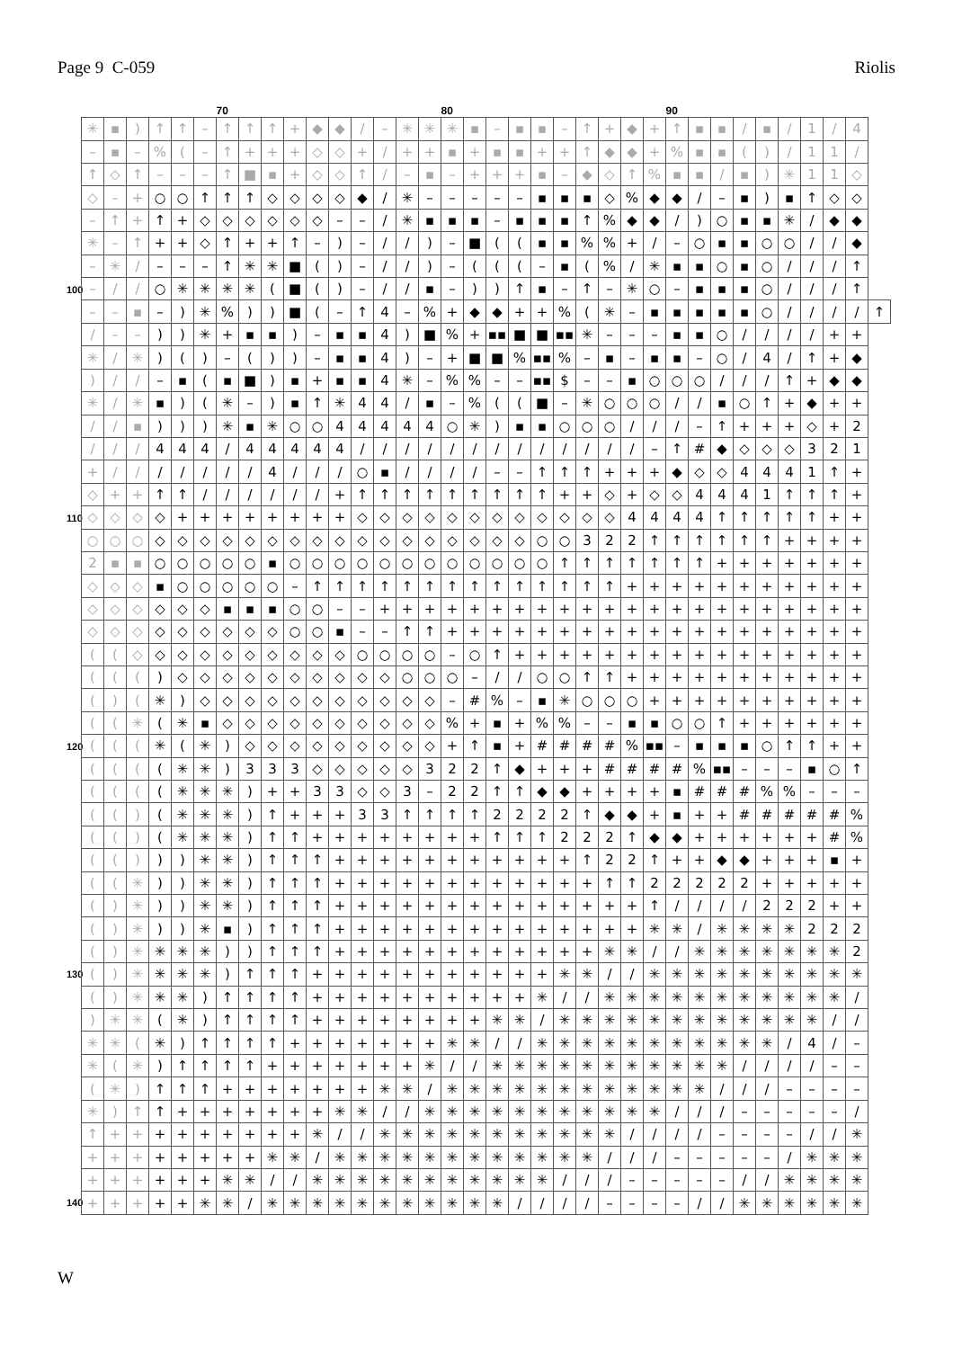Page 9 C-059 Riolis
100
110
120
130
140
| | | | | | | 70 | | | | | | | | | | 80 | | | | | | | | | | 90 | | | | | | | | | |
| ✳ | ▪ | ) | ↑ | ↑ | – | ↑ | ↑ | ↑ | + | ◆ | ◆ | / | – | ✳ | ✳ | ✳ | ▪ | – | ▪ | ▪ | – | ↑ | + | ◆ | + | ↑ | ▪ | ▪ | / | ▪ | / | 1 | / | 4 | |
| – | ▪ | – | % | ( | – | ↑ | + | + | + | ◇ | ◇ | + | / | + | + | ▪ | + | ▪ | ▪ | + | + | ↑ | ◆ | ◆ | + | % | ▪ | ▪ | ( | ) | / | 1 | 1 | / | |
| ↑ | ◇ | ↑ | – | – | – | ↑ | ■ | ▪ | + | ◇ | ◇ | ↑ | / | – | ▪ | – | + | + | + | ▪ | – | ◆ | ◇ | ↑ | % | ▪ | ▪ | / | ▪ | ) | ✳ | 1 | 1 | ◇ | |
| ◇ | – | + | ○ | ○ | ↑ | ↑ | ↑ | ◇ | ◇ | ◇ | ◇ | ◆ | / | ✳ | – | – | – | – | – | ▪ | ▪ | ▪ | ◇ | % | ◆ | ◆ | / | – | ▪ | ) | ▪ | ↑ | ◇ | ◇ | |
| – | ↑ | + | ↑ | + | ◇ | ◇ | ◇ | ◇ | ◇ | ◇ | – | – | / | ✳ | ▪ | ▪ | ▪ | – | ▪ | ▪ | ▪ | ↑ | % | ◆ | ◆ | / | ) | ○ | ▪ | ▪ | ✳ | / | ◆ | ◆ | |
| ✳ | – | ↑ | + | + | ◇ | ↑ | + | + | ↑ | – | ) | – | / | / | ) | – | ■ | ( | ( | ▪ | ▪ | % | % | + | / | – | ○ | ▪ | ▪ | ○ | ○ | / | / | ◆ | |
| – | ✳ | / | – | – | – | ↑ | ✳ | ✳ | ■ | ( | ) | – | / | / | ) | – | ( | ( | ( | – | ▪ | ( | % | / | ✳ | ▪ | ▪ | ○ | ▪ | ○ | / | / | / | ↑ | |
| – | / | / | ○ | ✳ | ✳ | ✳ | ✳ | ( | ■ | ( | ) | – | / | / | ▪ | – | ) | ) | ↑ | ▪ | – | ↑ | – | ✳ | ○ | – | ▪ | ▪ | ▪ | ○ | / | / | / | ↑ | |
| – | – | ▪ | – | ) | ✳ | % | ) | ) | ■ | ( | – | ↑ | 4 | – | % | + | ◆ | ◆ | + | + | % | ( | ✳ | – | ▪ | ▪ | ▪ | ▪ | ▪ | ○ | / | / | / | / | ↑ |
| / | – | – | ) | ) | ✳ | + | ▪ | ▪ | ) | – | ▪ | ▪ | 4 | ) | ■ | % | + | ▪▪ | ■ | ■ | ▪▪ | ✳ | – | – | – | ▪ | ▪ | ○ | / | / | / | / | + | + | |
| ✳ | / | ✳ | ) | ( | ) | – | ( | ) | ) | – | ▪ | ▪ | 4 | ) | – | + | ■ | ■ | % | ▪▪ | % | – | ▪ | – | ▪ | ▪ | – | ○ | / | 4 | / | ↑ | + | ◆ | |
| ) | / | / | – | ▪ | ( | ▪ | ■ | ) | ▪ | + | ▪ | ▪ | 4 | ✳ | – | % | % | – | – | ▪▪ | $ | – | – | ▪ | ○ | ○ | ○ | / | / | / | ↑ | + | ◆ | ◆ | |
| ✳ | / | ✳ | ▪ | ) | ( | ✳ | – | ) | ▪ | ↑ | ✳ | 4 | 4 | / | ▪ | – | % | ( | ( | ■ | – | ✳ | ○ | ○ | ○ | / | / | ▪ | ○ | ↑ | + | ◆ | + | + | |
| / | / | ▪ | ) | ) | ) | ✳ | ▪ | ✳ | ○ | ○ | 4 | 4 | 4 | 4 | 4 | ○ | ✳ | ) | ▪ | ▪ | ○ | ○ | ○ | / | / | / | – | ↑ | + | + | + | ◇ | + | 2 | |
| / | / | / | 4 | 4 | 4 | / | 4 | 4 | 4 | 4 | 4 | / | / | / | / | / | / | / | / | / | / | / | / | / | – | ↑ | # | ◆ | ◇ | ◇ | ◇ | 3 | 2 | 1 | |
| + | / | / | / | / | / | / | / | 4 | / | / | / | ○ | ▪ | / | / | / | / | – | – | ↑ | ↑ | ↑ | + | + | + | ◆ | ◇ | ◇ | 4 | 4 | 4 | 1 | ↑ | + | |
| ◇ | + | + | ↑ | ↑ | / | / | / | / | / | / | + | ↑ | ↑ | ↑ | ↑ | ↑ | ↑ | ↑ | ↑ | ↑ | + | + | ◇ | + | ◇ | ◇ | 4 | 4 | 4 | 1 | ↑ | ↑ | ↑ | + | |
| ◇ | ◇ | ◇ | ◇ | + | + | + | + | + | + | + | + | ◇ | ◇ | ◇ | ◇ | ◇ | ◇ | ◇ | ◇ | ◇ | ◇ | ◇ | ◇ | 4 | 4 | 4 | 4 | ↑ | ↑ | ↑ | ↑ | ↑ | + | + | |
| ○ | ○ | ○ | ◇ | ◇ | ◇ | ◇ | ◇ | ◇ | ◇ | ◇ | ◇ | ◇ | ◇ | ◇ | ◇ | ◇ | ◇ | ◇ | ◇ | ○ | ○ | 3 | 2 | 2 | ↑ | ↑ | ↑ | ↑ | ↑ | ↑ | + | + | + | + | |
| 2 | ▪ | ▪ | ○ | ○ | ○ | ○ | ○ | ▪ | ○ | ○ | ○ | ○ | ○ | ○ | ○ | ○ | ○ | ○ | ○ | ○ | ↑ | ↑ | ↑ | ↑ | ↑ | ↑ | ↑ | + | + | + | + | + | + | + | |
| ◇ | ◇ | ◇ | ▪ | ○ | ○ | ○ | ○ | ○ | – | ↑ | ↑ | ↑ | ↑ | ↑ | ↑ | ↑ | ↑ | ↑ | ↑ | ↑ | ↑ | ↑ | ↑ | + | + | + | + | + | + | + | + | + | + | + | |
| ◇ | ◇ | ◇ | ◇ | ◇ | ◇ | ▪ | ▪ | ▪ | ○ | ○ | – | – | + | + | + | + | + | + | + | + | + | + | + | + | + | + | + | + | + | + | + | + | + | + | |
| ◇ | ◇ | ◇ | ◇ | ◇ | ◇ | ◇ | ◇ | ◇ | ○ | ○ | ▪ | – | – | ↑ | ↑ | + | + | + | + | + | + | + | + | + | + | + | + | + | + | + | + | + | + | + | |
| ( | ( | ◇ | ◇ | ◇ | ◇ | ◇ | ◇ | ◇ | ◇ | ◇ | ◇ | ○ | ○ | ○ | ○ | – | ○ | ↑ | + | + | + | + | + | + | + | + | + | + | + | + | + | + | + | + | |
| ( | ( | ( | ) | ◇ | ◇ | ◇ | ◇ | ◇ | ◇ | ◇ | ◇ | ◇ | ◇ | ○ | ○ | ○ | – | / | / | ○ | ○ | ↑ | ↑ | + | + | + | + | + | + | + | + | + | + | + | |
| ( | ) | ( | ✳ | ) | ◇ | ◇ | ◇ | ◇ | ◇ | ◇ | ◇ | ◇ | ◇ | ◇ | ◇ | – | # | % | – | ▪ | ✳ | ○ | ○ | ○ | + | + | + | + | + | + | + | + | + | + | |
| ( | ( | ✳ | ( | ✳ | ▪ | ◇ | ◇ | ◇ | ◇ | ◇ | ◇ | ◇ | ◇ | ◇ | ◇ | % | + | ▪ | + | % | % | – | – | ▪ | ▪ | ○ | ○ | ↑ | + | + | + | + | + | + | |
| ( | ( | ( | ✳ | ( | ✳ | ) | ◇ | ◇ | ◇ | ◇ | ◇ | ◇ | ◇ | ◇ | ◇ | + | ↑ | ▪ | + | # | # | # | # | % | ▪▪ | – | ▪ | ▪ | ▪ | ○ | ↑ | ↑ | + | + | |
| ( | ( | ( | ( | ✳ | ✳ | ) | 3 | 3 | 3 | ◇ | ◇ | ◇ | ◇ | ◇ | 3 | 2 | 2 | ↑ | ◆ | + | + | + | # | # | # | # | % | ▪▪ | – | – | – | ▪ | ○ | ↑ | |
| ( | ( | ( | ( | ✳ | ✳ | ✳ | ) | + | + | 3 | 3 | ◇ | ◇ | 3 | – | 2 | 2 | ↑ | ↑ | ◆ | ◆ | + | + | + | + | ▪ | # | # | # | % | % | – | – | – | |
| ( | ( | ) | ( | ✳ | ✳ | ✳ | ) | ↑ | + | + | + | 3 | 3 | ↑ | ↑ | ↑ | ↑ | 2 | 2 | 2 | 2 | ↑ | ◆ | ◆ | + | ▪ | + | + | # | # | # | # | # | % | |
| ( | ( | ) | ( | ✳ | ✳ | ✳ | ) | ↑ | ↑ | + | + | + | + | + | + | + | + | ↑ | ↑ | ↑ | 2 | 2 | 2 | ↑ | ◆ | ◆ | + | + | + | + | + | + | # | % | |
| ( | ( | ) | ) | ) | ✳ | ✳ | ) | ↑ | ↑ | ↑ | + | + | + | + | + | + | + | + | + | + | + | ↑ | 2 | 2 | ↑ | + | + | ◆ | ◆ | + | + | + | ▪ | + | |
| ( | ( | ✳ | ) | ) | ✳ | ✳ | ) | ↑ | ↑ | ↑ | + | + | + | + | + | + | + | + | + | + | + | + | ↑ | ↑ | 2 | 2 | 2 | 2 | 2 | + | + | + | + | + | |
| ( | ) | ✳ | ) | ) | ✳ | ✳ | ) | ↑ | ↑ | ↑ | + | + | + | + | + | + | + | + | + | + | + | + | + | + | ↑ | / | / | / | / | 2 | 2 | 2 | + | + | |
| ( | ) | ✳ | ) | ) | ✳ | ▪ | ) | ↑ | ↑ | ↑ | + | + | + | + | + | + | + | + | + | + | + | + | + | + | ✳ | ✳ | / | ✳ | ✳ | ✳ | ✳ | 2 | 2 | 2 | |
| ( | ) | ✳ | ✳ | ✳ | ✳ | ) | ) | ↑ | ↑ | ↑ | + | + | + | + | + | + | + | + | + | + | + | + | ✳ | ✳ | / | / | ✳ | ✳ | ✳ | ✳ | ✳ | ✳ | ✳ | 2 | |
| ( | ) | ✳ | ✳ | ✳ | ✳ | ) | ↑ | ↑ | ↑ | + | + | + | + | + | + | + | + | + | + | + | ✳ | ✳ | / | / | ✳ | ✳ | ✳ | ✳ | ✳ | ✳ | ✳ | ✳ | ✳ | ✳ | |
| ( | ) | ✳ | ✳ | ✳ | ) | ↑ | ↑ | ↑ | ↑ | + | + | + | + | + | + | + | + | + | + | ✳ | / | / | ✳ | ✳ | ✳ | ✳ | ✳ | ✳ | ✳ | ✳ | ✳ | ✳ | ✳ | / | |
| ) | ✳ | ✳ | ( | ✳ | ) | ↑ | ↑ | ↑ | ↑ | + | + | + | + | + | + | + | + | ✳ | ✳ | / | ✳ | ✳ | ✳ | ✳ | ✳ | ✳ | ✳ | ✳ | ✳ | ✳ | ✳ | ✳ | / | / | |
| ✳ | ✳ | ( | ✳ | ) | ↑ | ↑ | ↑ | ↑ | + | + | + | + | + | + | + | ✳ | ✳ | / | / | ✳ | ✳ | ✳ | ✳ | ✳ | ✳ | ✳ | ✳ | ✳ | ✳ | ✳ | / | 4 | / | – | |
| ✳ | ( | ✳ | ) | ↑ | ↑ | ↑ | ↑ | + | + | + | + | + | + | + | ✳ | / | / | ✳ | ✳ | ✳ | ✳ | ✳ | ✳ | ✳ | ✳ | ✳ | ✳ | ✳ | / | / | / | / | – | – | |
| ( | ✳ | ) | ↑ | ↑ | ↑ | + | + | + | + | + | + | + | ✳ | ✳ | / | ✳ | ✳ | ✳ | ✳ | ✳ | ✳ | ✳ | ✳ | ✳ | ✳ | ✳ | ✳ | / | / | / | – | – | – | – | |
| ✳ | ) | ↑ | ↑ | + | + | + | + | + | + | + | ✳ | ✳ | / | / | ✳ | ✳ | ✳ | ✳ | ✳ | ✳ | ✳ | ✳ | ✳ | ✳ | ✳ | / | / | / | – | – | – | – | – | / | |
| ↑ | + | + | + | + | + | + | + | + | + | ✳ | / | / | ✳ | ✳ | ✳ | ✳ | ✳ | ✳ | ✳ | ✳ | ✳ | ✳ | ✳ | / | / | / | / | – | – | – | – | / | / | ✳ | |
| + | + | + | + | + | + | + | + | ✳ | ✳ | / | ✳ | ✳ | ✳ | ✳ | ✳ | ✳ | ✳ | ✳ | ✳ | ✳ | ✳ | ✳ | / | / | / | – | – | – | – | – | / | ✳ | ✳ | ✳ | |
| + | + | + | + | + | + | ✳ | ✳ | / | / | ✳ | ✳ | ✳ | ✳ | ✳ | ✳ | ✳ | ✳ | ✳ | ✳ | ✳ | / | / | / | – | – | – | – | – | / | / | ✳ | ✳ | ✳ | ✳ | |
| + | + | + | + | + | ✳ | ✳ | / | ✳ | ✳ | ✳ | ✳ | ✳ | ✳ | ✳ | ✳ | ✳ | ✳ | ✳ | / | / | / | / | – | – | – | – | / | / | ✳ | ✳ | ✳ | ✳ | ✳ | ✳ | |
W